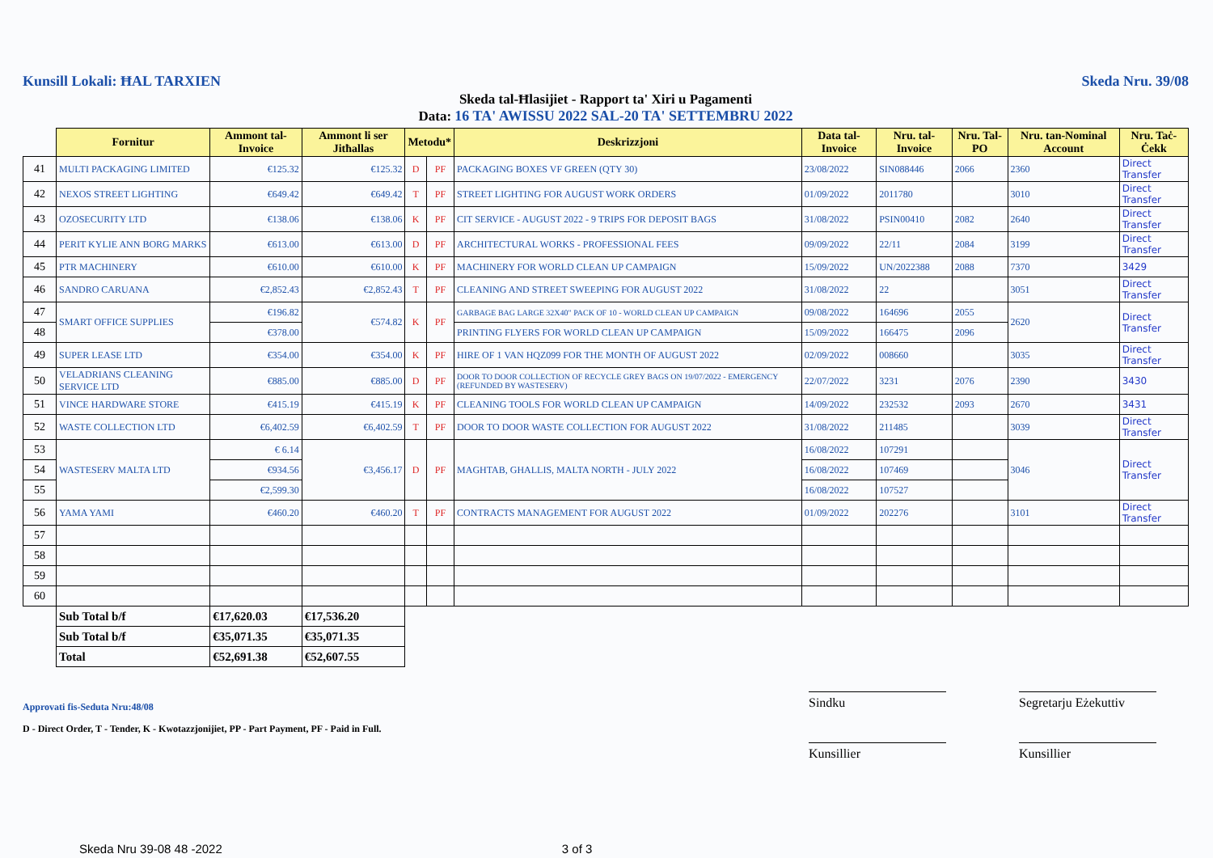Kunsill Lokali: ĦAL TARXIEN Skeda Nru. 39/08
Skeda tal-Ħlasijiet - Rapport ta' Xiri u Pagamenti
Data: 16 TA' AWISSU 2022 SAL-20 TA' SETTEMBRU 2022
| | Fornitur | Ammont tal-Invoice | Ammont li ser Jitħallas | Metodu* | | Deskrizzjoni | Data tal-Invoice | Nru. tal-Invoice | Nru. Tal-PO | Nru. tan-Nominal Account | Nru. Taċ-Ċekk |
| 41 | MULTI PACKAGING LIMITED | €125.32 | €125.32 | D | PF | PACKAGING BOXES VF GREEN (QTY 30) | 23/08/2022 | SIN088446 | 2066 | 2360 | Direct Transfer |
| 42 | NEXOS STREET LIGHTING | €649.42 | €649.42 | T | PF | STREET LIGHTING FOR AUGUST WORK ORDERS | 01/09/2022 | 2011780 | | 3010 | Direct Transfer |
| 43 | OZOSECURITY LTD | €138.06 | €138.06 | K | PF | CIT SERVICE - AUGUST 2022 - 9 TRIPS FOR DEPOSIT BAGS | 31/08/2022 | PSIN00410 | 2082 | 2640 | Direct Transfer |
| 44 | PERIT KYLIE ANN BORG MARKS | €613.00 | €613.00 | D | PF | ARCHITECTURAL WORKS - PROFESSIONAL FEES | 09/09/2022 | 22/11 | 2084 | 3199 | Direct Transfer |
| 45 | PTR MACHINERY | €610.00 | €610.00 | K | PF | MACHINERY FOR WORLD CLEAN UP CAMPAIGN | 15/09/2022 | UN/2022388 | 2088 | 7370 | 3429 |
| 46 | SANDRO CARUANA | €2,852.43 | €2,852.43 | T | PF | CLEANING AND STREET SWEEPING FOR AUGUST 2022 | 31/08/2022 | 22 | | 3051 | Direct Transfer |
| 47 | SMART OFFICE SUPPLIES | €196.82 | €574.82 | K | PF | GARBAGE BAG LARGE 32X40" PACK OF 10 - WORLD CLEAN UP CAMPAIGN | 09/08/2022 | 164696 | 2055 | 2620 | Direct Transfer |
| 48 | | €378.00 | | | | PRINTING FLYERS FOR WORLD CLEAN UP CAMPAIGN | 15/09/2022 | 166475 | 2096 | | |
| 49 | SUPER LEASE LTD | €354.00 | €354.00 | K | PF | HIRE OF 1 VAN HQZ099 FOR THE MONTH OF AUGUST 2022 | 02/09/2022 | 008660 | | 3035 | Direct Transfer |
| 50 | VELADRIANS CLEANING SERVICE LTD | €885.00 | €885.00 | D | PF | DOOR TO DOOR COLLECTION OF RECYCLE GREY BAGS ON 19/07/2022 - EMERGENCY (REFUNDED BY WASTESERV) | 22/07/2022 | 3231 | 2076 | 2390 | 3430 |
| 51 | VINCE HARDWARE STORE | €415.19 | €415.19 | K | PF | CLEANING TOOLS FOR WORLD CLEAN UP CAMPAIGN | 14/09/2022 | 232532 | 2093 | 2670 | 3431 |
| 52 | WASTE COLLECTION LTD | €6,402.59 | €6,402.59 | T | PF | DOOR TO DOOR WASTE COLLECTION FOR AUGUST 2022 | 31/08/2022 | 211485 | | 3039 | Direct Transfer |
| 53 | WASTESERV MALTA LTD | € 6.14 | €3,456.17 | D | PF | MAGHTAB, GHALLIS, MALTA NORTH - JULY 2022 | 16/08/2022 | 107291 | | 3046 | Direct Transfer |
| 54 | | €934.56 | | | | | 16/08/2022 | 107469 | | | |
| 55 | | €2,599.30 | | | | | 16/08/2022 | 107527 | | | |
| 56 | YAMA YAMI | €460.20 | €460.20 | T | PF | CONTRACTS MANAGEMENT FOR AUGUST 2022 | 01/09/2022 | 202276 | | 3101 | Direct Transfer |
| 57 | | | | | | | | | | | |
| 58 | | | | | | | | | | | |
| 59 | | | | | | | | | | | |
| 60 | | | | | | | | | | | |
| | Sub Total b/f | €17,620.03 | €17,536.20 | | | | | | | | |
| | Sub Total b/f | €35,071.35 | €35,071.35 | | | | | | | | |
| | Total | €52,691.38 | €52,607.55 | | | | | | | | |
Approvati fis-Seduta Nru:48/08
D - Direct Order, T - Tender, K - Kwotazzjonijiet, PP - Part Payment, PF - Paid in Full.
Sindku Segretarju Eżekuttiv
Kunsillier Kunsillier
Skeda Nru 39-08 48 -2022 3 of 3